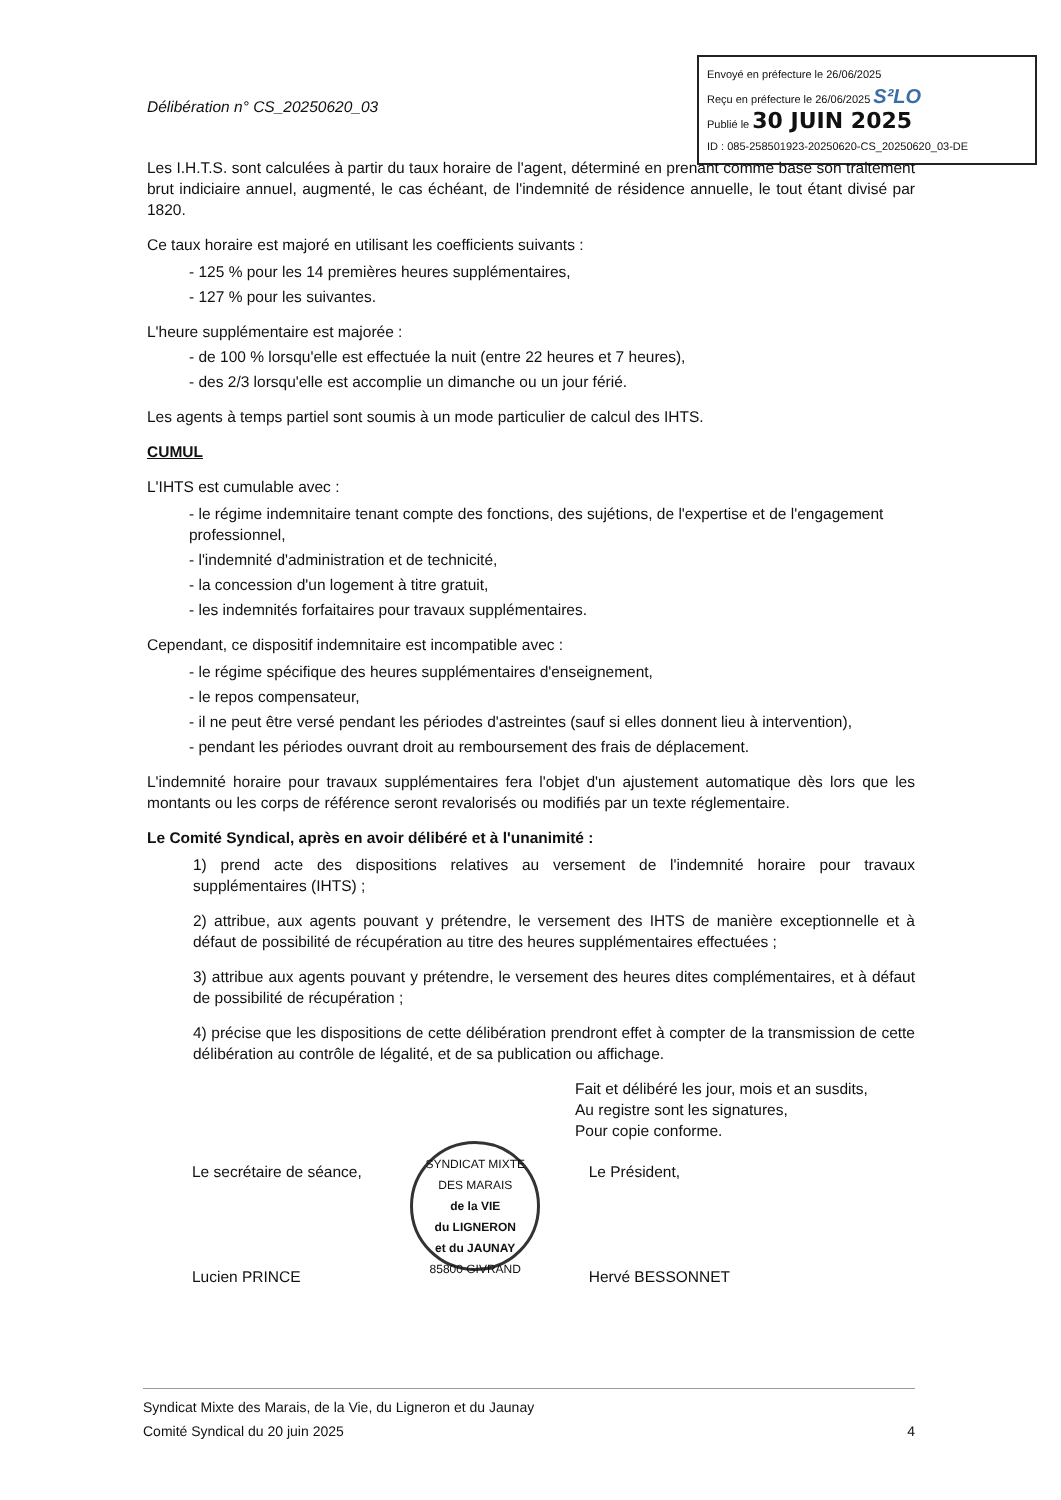Envoyé en préfecture le 26/06/2025
Reçu en préfecture le 26/06/2025 S²LO
Publié le 30 JUIN 2025
ID : 085-258501923-20250620-CS_20250620_03-DE
Délibération n° CS_20250620_03
Les I.H.T.S. sont calculées à partir du taux horaire de l'agent, déterminé en prenant comme base son traitement brut indiciaire annuel, augmenté, le cas échéant, de l'indemnité de résidence annuelle, le tout étant divisé par 1820.
Ce taux horaire est majoré en utilisant les coefficients suivants :
- 125 % pour les 14 premières heures supplémentaires,
- 127 % pour les suivantes.
L'heure supplémentaire est majorée :
- de 100 % lorsqu'elle est effectuée la nuit (entre 22 heures et 7 heures),
- des 2/3 lorsqu'elle est accomplie un dimanche ou un jour férié.
Les agents à temps partiel sont soumis à un mode particulier de calcul des IHTS.
CUMUL
L'IHTS est cumulable avec :
- le régime indemnitaire tenant compte des fonctions, des sujétions, de l'expertise et de l'engagement professionnel,
- l'indemnité d'administration et de technicité,
- la concession d'un logement à titre gratuit,
- les indemnités forfaitaires pour travaux supplémentaires.
Cependant, ce dispositif indemnitaire est incompatible avec :
- le régime spécifique des heures supplémentaires d'enseignement,
- le repos compensateur,
- il ne peut être versé pendant les périodes d'astreintes (sauf si elles donnent lieu à intervention),
- pendant les périodes ouvrant droit au remboursement des frais de déplacement.
L'indemnité horaire pour travaux supplémentaires fera l'objet d'un ajustement automatique dès lors que les montants ou les corps de référence seront revalorisés ou modifiés par un texte réglementaire.
Le Comité Syndical, après en avoir délibéré et à l'unanimité :
1) prend acte des dispositions relatives au versement de l'indemnité horaire pour travaux supplémentaires (IHTS) ;
2) attribue, aux agents pouvant y prétendre, le versement des IHTS de manière exceptionnelle et à défaut de possibilité de récupération au titre des heures supplémentaires effectuées ;
3) attribue aux agents pouvant y prétendre, le versement des heures dites complémentaires, et à défaut de possibilité de récupération ;
4) précise que les dispositions de cette délibération prendront effet à compter de la transmission de cette délibération au contrôle de légalité, et de sa publication ou affichage.
Fait et délibéré les jour, mois et an susdits,
Au registre sont les signatures,
Pour copie conforme.
Le secrétaire de séance,
Lucien PRINCE
SYNDICAT MIXTE DES MARAIS
de la VIE
du LIGNERON
et du JAUNAY
85800 GIVRAND
Le Président,
Hervé BESSONNET
Syndicat Mixte des Marais, de la Vie, du Ligneron et du Jaunay
Comité Syndical du 20 juin 2025 4